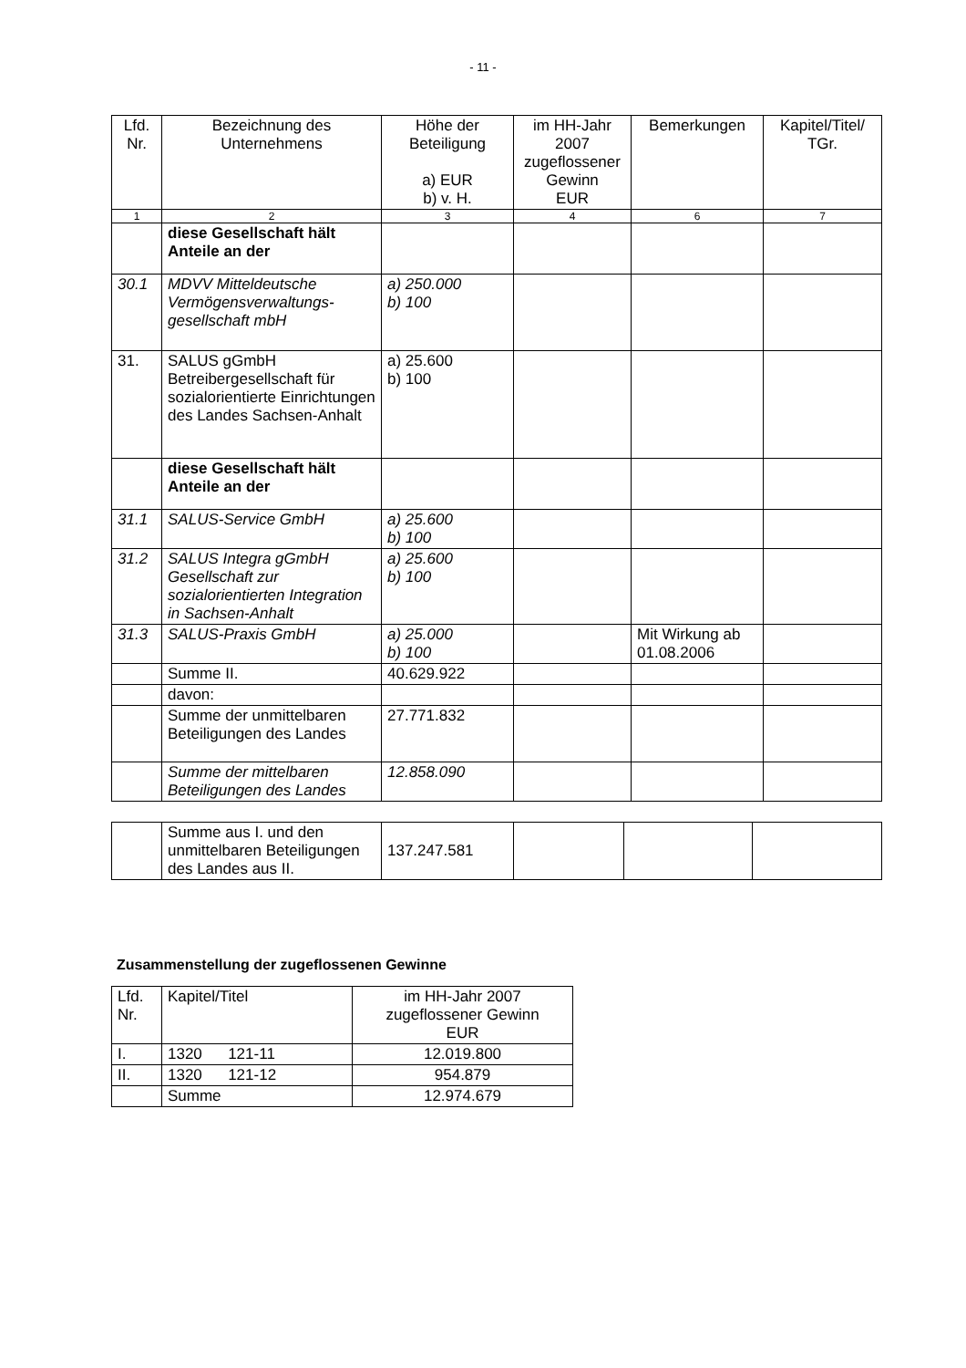- 11 -
| Lfd. Nr. | Bezeichnung des Unternehmens | Höhe der Beteiligung a) EUR b) v. H. | im HH-Jahr 2007 zugeflossener Gewinn EUR | Bemerkungen | Kapitel/Titel/ TGr. |
| --- | --- | --- | --- | --- | --- |
| 1 | 2 | 3 | 4 | 6 | 7 |
| | diese Gesellschaft hält Anteile an der | | | | |
| 30.1 | MDVV Mitteldeutsche Vermögensverwaltungs-gesellschaft mbH | a) 250.000 b) 100 | | | |
| 31. | SALUS gGmbH Betreibergesellschaft für sozialorientierte Einrichtungen des Landes Sachsen-Anhalt | a) 25.600 b) 100 | | | |
| | diese Gesellschaft hält Anteile an der | | | | |
| 31.1 | SALUS-Service GmbH | a) 25.600 b) 100 | | | |
| 31.2 | SALUS Integra gGmbH Gesellschaft zur sozialorientierten Integration in Sachsen-Anhalt | a) 25.600 b) 100 | | | |
| 31.3 | SALUS-Praxis GmbH | a) 25.000 b) 100 | | Mit Wirkung ab 01.08.2006 | |
| | Summe II. | 40.629.922 | | | |
| | davon: | | | | |
| | Summe der unmittelbaren Beteiligungen des Landes | 27.771.832 | | | |
| | Summe der mittelbaren Beteiligungen des Landes | 12.858.090 | | | |
| | Summe aus I. und den unmittelbaren Beteiligungen des Landes aus II. | 137.247.581 | | | |
Zusammenstellung der zugeflossenen Gewinne
| Lfd. Nr. | Kapitel/Titel | im HH-Jahr 2007 zugeflossener Gewinn EUR |
| I. | 1320 121-11 | 12.019.800 |
| II. | 1320 121-12 | 954.879 |
| | Summe | 12.974.679 |